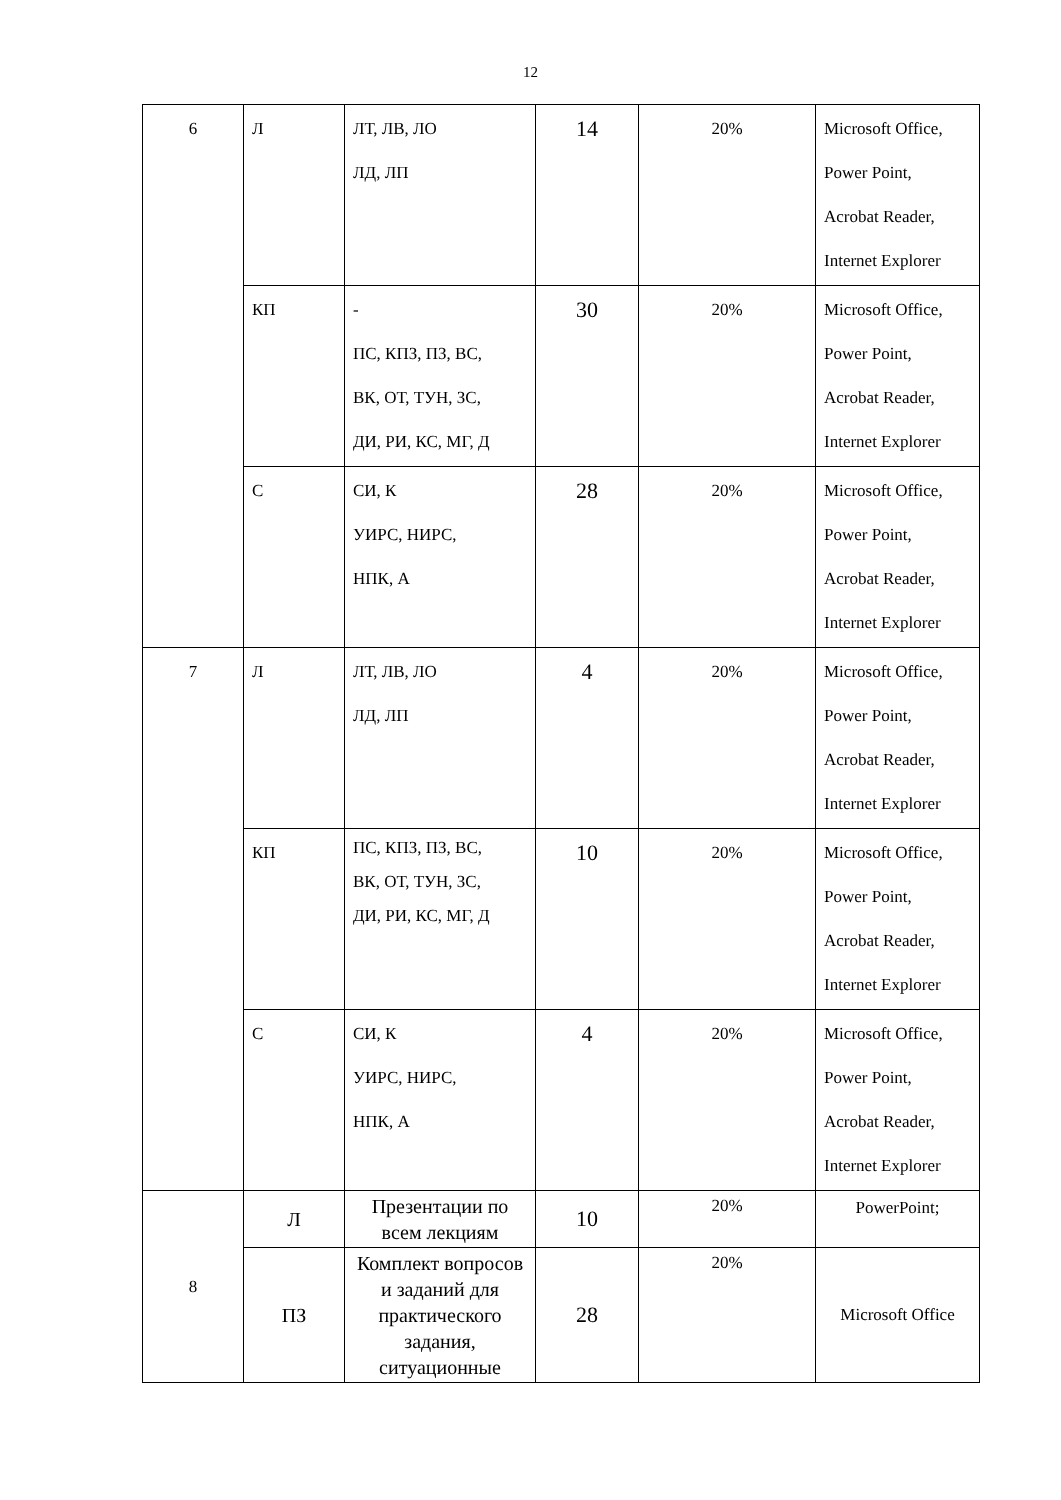12
| 6 | Л | ЛТ, ЛВ, ЛО ЛД, ЛП | 14 | 20% | Microsoft Office, Power Point, Acrobat Reader, Internet Explorer |
| | КП | - ПС, КПЗ, ПЗ, ВС, ВК, ОТ, ТУН, ЗС, ДИ, РИ, КС, МГ, Д | 30 | 20% | Microsoft Office, Power Point, Acrobat Reader, Internet Explorer |
| | С | СИ, К УИРС, НИРС, НПК, А | 28 | 20% | Microsoft Office, Power Point, Acrobat Reader, Internet Explorer |
| 7 | Л | ЛТ, ЛВ, ЛО ЛД, ЛП | 4 | 20% | Microsoft Office, Power Point, Acrobat Reader, Internet Explorer |
| | КП | ПС, КПЗ, ПЗ, ВС, ВК, ОТ, ТУН, ЗС, ДИ, РИ, КС, МГ, Д | 10 | 20% | Microsoft Office, Power Point, Acrobat Reader, Internet Explorer |
| | С | СИ, К УИРС, НИРС, НПК, А | 4 | 20% | Microsoft Office, Power Point, Acrobat Reader, Internet Explorer |
| 8 | Л | Презентации по всем лекциям | 10 | 20% | PowerPoint; |
| | ПЗ | Комплект вопросов и заданий для практического задания, ситуационные | 28 | 20% | Microsoft Office |